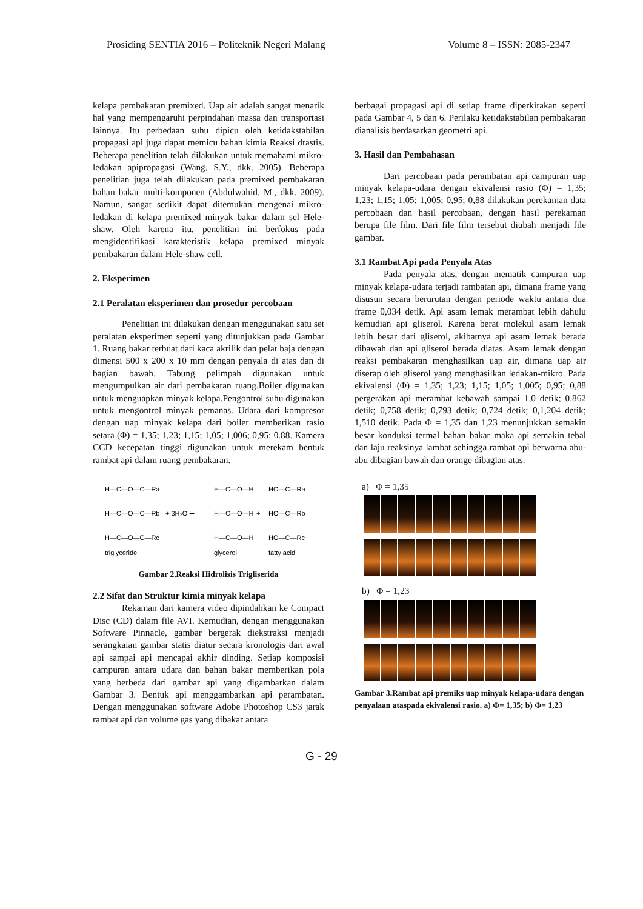Prosiding SENTIA 2016 – Politeknik Negeri Malang Volume 8 – ISSN: 2085-2347
kelapa pembakaran premixed. Uap air adalah sangat menarik hal yang mempengaruhi perpindahan massa dan transportasi lainnya. Itu perbedaan suhu dipicu oleh ketidakstabilan propagasi api juga dapat memicu bahan kimia Reaksi drastis. Beberapa penelitian telah dilakukan untuk memahami mikro-ledakan apipropagasi (Wang, S.Y., dkk. 2005). Beberapa penelitian juga telah dilakukan pada premixed pembakaran bahan bakar multi-komponen (Abdulwahid, M., dkk. 2009). Namun, sangat sedikit dapat ditemukan mengenai mikro-ledakan di kelapa premixed minyak bakar dalam sel Hele-shaw. Oleh karena itu, penelitian ini berfokus pada mengidentifikasi karakteristik kelapa premixed minyak pembakaran dalam Hele-shaw cell.
2. Eksperimen
2.1 Peralatan eksperimen dan prosedur percobaan
Penelitian ini dilakukan dengan menggunakan satu set peralatan eksperimen seperti yang ditunjukkan pada Gambar 1. Ruang bakar terbuat dari kaca akrilik dan pelat baja dengan dimensi 500 x 200 x 10 mm dengan penyala di atas dan di bagian bawah. Tabung pelimpah digunakan untuk mengumpulkan air dari pembakaran ruang.Boiler digunakan untuk menguapkan minyak kelapa.Pengontrol suhu digunakan untuk mengontrol minyak pemanas. Udara dari kompresor dengan uap minyak kelapa dari boiler memberikan rasio setara (Φ) = 1,35; 1,23; 1,15; 1,05; 1,006; 0,95; 0.88. Kamera CCD kecepatan tinggi digunakan untuk merekam bentuk rambat api dalam ruang pembakaran.
H—C—O—C—Ra
H—C—O—C—Rb
H—C—O—C—Rc
+ 3H₂O ➞
H—C—O—H
H—C—O—H
H—C—O—H
+
HO—C—Ra
HO—C—Rb
HO—C—Rc
triglyceride
glycerol
fatty acid
Gambar 2.Reaksi Hidrolisis Trigliserida
2.2 Sifat dan Struktur kimia minyak kelapa
Rekaman dari kamera video dipindahkan ke Compact Disc (CD) dalam file AVI. Kemudian, dengan menggunakan Software Pinnacle, gambar bergerak diekstraksi menjadi serangkaian gambar statis diatur secara kronologis dari awal api sampai api mencapai akhir dinding. Setiap komposisi campuran antara udara dan bahan bakar memberikan pola yang berbeda dari gambar api yang digambarkan dalam Gambar 3. Bentuk api menggambarkan api perambatan. Dengan menggunakan software Adobe Photoshop CS3 jarak rambat api dan volume gas yang dibakar antara
berbagai propagasi api di setiap frame diperkirakan seperti pada Gambar 4, 5 dan 6. Perilaku ketidakstabilan pembakaran dianalisis berdasarkan geometri api.
3. Hasil dan Pembahasan
Dari percobaan pada perambatan api campuran uap minyak kelapa-udara dengan ekivalensi rasio (Φ) = 1,35; 1,23; 1,15; 1,05; 1,005; 0,95; 0,88 dilakukan perekaman data percobaan dan hasil percobaan, dengan hasil perekaman berupa file film. Dari file film tersebut diubah menjadi file gambar.
3.1 Rambat Api pada Penyala Atas
Pada penyala atas, dengan mematik campuran uap minyak kelapa-udara terjadi rambatan api, dimana frame yang disusun secara berurutan dengan periode waktu antara dua frame 0,034 detik. Api asam lemak merambat lebih dahulu kemudian api gliserol. Karena berat molekul asam lemak lebih besar dari gliserol, akibatnya api asam lemak berada dibawah dan api gliserol berada diatas. Asam lemak dengan reaksi pembakaran menghasilkan uap air, dimana uap air diserap oleh gliserol yang menghasilkan ledakan-mikro. Pada ekivalensi (Φ) = 1,35; 1,23; 1,15; 1,05; 1,005; 0,95; 0,88 pergerakan api merambat kebawah sampai 1,0 detik; 0,862 detik; 0,758 detik; 0,793 detik; 0,724 detik; 0,1,204 detik; 1,510 detik. Pada Φ = 1,35 dan 1,23 menunjukkan semakin besar konduksi termal bahan bakar maka api semakin tebal dan laju reaksinya lambat sehingga rambat api berwarna abu-abu dibagian bawah dan orange dibagian atas.
a) Φ = 1,35
b) Φ = 1,23
Gambar 3.Rambat api premiks uap minyak kelapa-udara dengan penyalaan ataspada ekivalensi rasio. a) Φ= 1,35; b) Φ= 1,23
G - 29